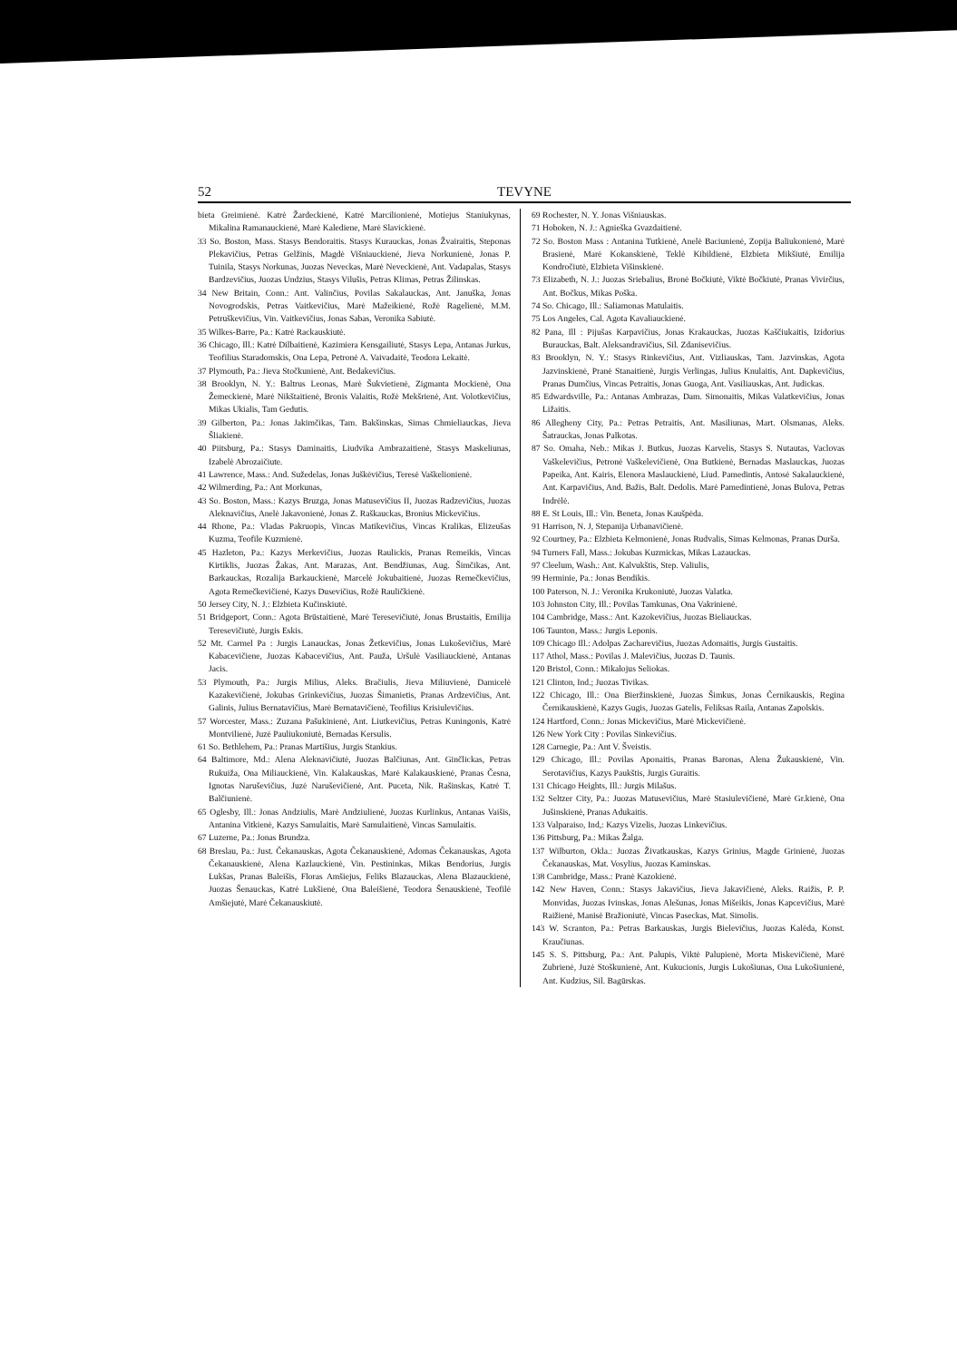52 TEVYNE
bieta Greimienė. Katrė Žardeckienė, Katrė Marcilionienė, Motiejus Staniukynas, Mikalina Ramanauckienė, Marė Kalediene, Marė Slavickienė.
33 So. Boston, Mass. Stasys Bendoraitis. Stasys Kurauckas, Jonas Žvairaitis, Steponas Plekavičius, Petras Gelžinis, Magdė Višniauckienė, Jieva Norkunienė, Jonas P. Tuinila, Stasys Norkunas, Juozas Neveckas, Marė Neveckienė, Ant. Vadapalas, Stasys Bardzevičius, Juozas Undzius, Stasys Vilušis, Petras Klimas, Petras Žilinskas.
34 New Britain, Conn.: Ant. Valinčius, Povilas Sakalauckas, Ant. Januška, Jonas Novogrodskis, Petras Vaitkevičius, Marė Mažeikienė, Rožė Ragelienė, M.M. Petruškevičius, Vin. Vaitkevičius, Jonas Sabas, Veronika Sabiutė.
35 Wilkes-Barre, Pa.: Katrė Rackauskiutė.
36 Chicago, Ill.: Katrė Dilbaitienė, Kazimiera Kensgailiutė, Stasys Lepa, Antanas Jurkus, Teofilius Staradomskis, Ona Lepa, Petronė A. Vaivadaitė, Teodora Lekaitė.
37 Plymouth, Pa.: Jieva Stočkunienė, Ant. Bedakevičius.
38 Brooklyn, N. Y.: Baltrus Leonas, Marė Šukvietienė, Zigmanta Mockienė, Ona Žemeckienė, Marė Nikštaitienė, Bronis Valaitis, Rožė Mekšrienė, Ant. Volotkevičius, Mikas Ukialis, Tam Gedutis.
39 Gilberton, Pa.: Jonas Jakimčikas, Tam. Bakšinskas, Simas Chmieliauckas, Jieva Šliakienė.
40 Piitsburg, Pa.: Stasys Daminaitis, Liudvika Ambrazaitienė, Stasys Maskeliunas, Izabelė Abrozaičiute.
41 Lawrence, Mass.: And. Sužedelas, Jonas Juškėvičius, Teresė Vaškelionienė.
42 Wilmerding, Pa.: Ant Morkunas,
43 So. Boston, Mass.: Kazys Bruzga, Jonas Matusevičius II, Juozas Radzevičius, Juozas Aleknavičius, Anelė Jakavonienė, Jonas Z. Raškauckas, Bronius Mickevičius.
44 Rhone, Pa.: Vladas Pakruopis, Vincas Matikevičius, Vincas Kralikas, Elizeušas Kuzma, Teofile Kuzmienė.
45 Hazleton, Pa.: Kazys Merkevičius, Juozas Raulickis, Pranas Remeikis, Vincas Kirtiklis, Juozas Žakas, Ant. Marazas, Ant. Bendžiunas, Aug. Šimčikas, Ant. Barkauckas, Rozalija Barkauckienė, Marcelė Jokubaitienė, Juozas Remečkevičius, Agota Remečkevičienė, Kazys Dusevičius, Rožė Rauličkienė.
50 Jersey City, N. J.: Elzbieta Kučinskiutė.
51 Bridgeport, Conn.: Agota Brūstaitienė, Marė Teresevičiutė, Jonas Brustaitis, Emilija Teresevičiutė, Jurgis Eskis.
52 Mt. Carmel Pa : Jurgis Lanauckas, Jonas Žetkevičius, Jonas Lukoševičius, Marė Kabacevičiene, Juozas Kabacevičius, Ant. Pauža, Uršulė Vasiliauckienė, Antanas Jacis.
53 Plymouth, Pa.: Jurgis Milius, Aleks. Bračiulis, Jieva Miliuvienė, Damicelė Kazakevičienė, Jokubas Grinkevičius, Juozas Šimanietis, Pranas Ardzevičius, Ant. Galinis, Julius Bernatavičius, Marė Bernatavičienė, Teofilius Krisiulevičius.
57 Worcester, Mass.: Zuzana Pašukinienė, Ant. Liutkevičius, Petras Kuningonis, Katrė Montvilienė, Juzė Pauliukoniutė, Bernadas Kersulis.
61 So. Bethlehem, Pa.: Pranas Martišius, Jurgis Stankius.
64 Baltimore, Md.: Alena Aleknavičiutė, Juozas Balčiunas, Ant. Ginčlickas, Petras Rukuiža, Ona Miliauckienė, Vin. Kalakauskas, Marė Kalakauskienė, Pranas Česna, Ignotas Naruševičius, Juzė Naruševičienė, Ant. Puceta, Nik. Rašinskas, Katrė T. Balčiunienė.
65 Oglesby, Ill.: Jonas Andziulis, Marė Andziulienė, Juozas Kurlinkus, Antanas Vaišis, Antanina Vitkienė, Kazys Samulaitis, Marė Samulaitienė, Vincas Samulaitis.
67 Luzerne, Pa.: Jonas Brundza.
68 Breslau, Pa.: Just. Čekanauskas, Agota Čekanauskienė, Adomas Čekanauskas, Agota Čekanauskienė, Alena Kazlauckienė, Vin. Pestininkas, Mikas Bendorius, Jurgis Lukšas, Pranas Baleišis, Floras Amšiejus, Feliks Blazauckas, Alena Blazauckienė, Juozas Šenauckas, Katrė Lukšienė, Ona Baleišienė, Teodora Šenauskienė, Teofilė Amšiejutė, Marė Čekanauskiutė.
69 Rochester, N. Y. Jonas Višniauskas.
71 Hoboken, N. J.: Agnieška Gvazdaitienė.
72 So. Boston Mass : Antanina Tutkienė, Anelė Baciunienė, Zopija Baliukonienė, Marė Brasienė, Marė Kokanskienė, Teklė Kibildienė, Elzbieta Mikšiutė, Emilija Kondročiutė, Elzbieta Višinskienė.
73 Elizabeth, N. J.: Juozas Sriebalius, Bronė Bočkiutė, Viktė Bočkiutė, Pranas Vivirčius, Ant. Bočkus, Mikas Poška.
74 So. Chicago, Ill.: Saliamonas Matulaitis.
75 Los Angeles, Cal. Agota Kavaliauckienė.
82 Pana, Ill : Pijušas Karpavičius, Jonas Krakauckas, Juozas Kaščiukaitis, Izidorius Burauckas, Balt. Aleksandravičius, Sil. Zdanisevičius.
83 Brooklyn, N. Y.: Stasys Rinkevičius, Ant. Vizliauskas, Tam. Jazvinskas, Agota Jazvinskienė, Pranė Stanaitienė, Jurgis Verlingas, Julius Knulaitis, Ant. Dapkevičius, Pranas Dumčius, Vincas Petraitis, Jonas Guoga, Ant. Vasiliauskas, Ant. Judickas.
85 Edwardsville, Pa.: Antanas Ambrazas, Dam. Simonaitis, Mikas Valatkevičius, Jonas Ližaitis.
86 Allegheny City, Pa.: Petras Petraitis, Ant. Masiliunas, Mart. Olsmanas, Aleks. Šatrauckas, Jonas Palkotas.
87 So. Omaha, Neb.: Mikas J. Butkus, Juozas Karvelis, Stasys S. Nutautas, Vaclovas Vaškelevičius, Petronė Vaškelevičienė, Ona Butkienė, Bernadas Maslauckas, Juozas Papeika, Ant. Kairis, Elenora Maslauckienė, Liud. Pamedintis, Antosė Sakalauckienė, Ant. Karpavičius, And. Bažis, Balt. Dedolis. Marė Pamedintienė, Jonas Bulova, Petras Indrėlė.
88 E. St Louis, Ill.: Vin. Beneta, Jonas Kaušpėda.
91 Harrison, N. J, Stepanija Urbanavičienė.
92 Courtney, Pa.: Elzbieta Kelmonienė, Jonas Rudvalis, Simas Kelmonas, Pranas Durša.
94 Turners Fall, Mass.: Jokubas Kuzmickas, Mikas Lazauckas.
97 Cleelum, Wash.: Ant. Kalvukštis, Step. Valiulis,
99 Herminie, Pa.: Jonas Bendikis.
100 Paterson, N. J.: Veronika Krukoniutė, Juozas Valatka.
103 Johnston City, Ill.: Povilas Tamkunas, Ona Vakrinienė.
104 Cambridge, Mass.: Ant. Kazokevičius, Juozas Bieliauckas.
106 Taunton, Mass.: Jurgis Leponis.
109 Chicago Ill.: Adolpas Zacharevičius, Juozas Adomaitis, Jurgis Gustaitis.
117 Athol, Mass.: Povilas J. Malevičius, Juozas D. Taunis.
120 Bristol, Conn.: Mikalojus Seliokas.
121 Clinton, Ind.; Juozas Tivikas.
122 Chicago, Ill.: Ona Bieržinskienė, Juozas Šimkus, Jonas Černikauskis, Regina Černikauskienė, Kazys Gugis, Juozas Gatelis, Feliksas Raila, Antanas Zapolskis.
124 Hartford, Conn.: Jonas Mickevičius, Marė Mickevičienė.
126 New York City : Povilas Sinkevičius.
128 Carnegie, Pa.: Ant V. Šveistis.
129 Chicago, Ill.: Povilas Aponaitis, Pranas Baronas, Alena Žukauskienė, Vin. Serotavičius, Kazys Paukštis, Jurgis Guraitis.
131 Chicago Heights, Ill.: Jurgis Milašus.
132 Seltzer City, Pa.: Juozas Matusevičius, Marė Stasiulevičienė, Marė Gr.kienė, Ona Jušinskienė, Pranas Adukaitis.
133 Valparaiso, Ind,: Kazys Vizelis, Juozas Linkevičius.
136 Pittsburg, Pa.: Mikas Žalga.
137 Wilburton, Okla.: Juozas Živatkauskas, Kazys Grinius, Magde Grinienė, Juozas Čekanauskas, Mat. Vosylius, Juozas Kaminskas.
138 Cambridge, Mass.: Pranė Kazokienė.
142 New Haven, Conn.: Stasys Jakavičius, Jieva Jakavičienė, Aleks. Raižis, P. P. Monvidas, Juozas Ivinskas, Jonas Alešunas, Jonas Mišeikis, Jonas Kapcevičius, Marė Raižienė, Manisė Bražioniutė, Vincas Paseckas, Mat. Simolis.
143 W. Scranton, Pa.: Petras Barkauskas, Jurgis Bielevičius, Juozas Kalėda, Konst. Kraučiunas.
145 S. S. Pittsburg, Pa.: Ant. Palupis, Viktė Palupienė, Morta Miskevičienė, Marė Zubrienė, Juzė Stoškunienė, Ant. Kukucionis, Jurgis Lukošiunas, Ona Lukošiunienė, Ant. Kudzius, Sil. Bagūrskas.